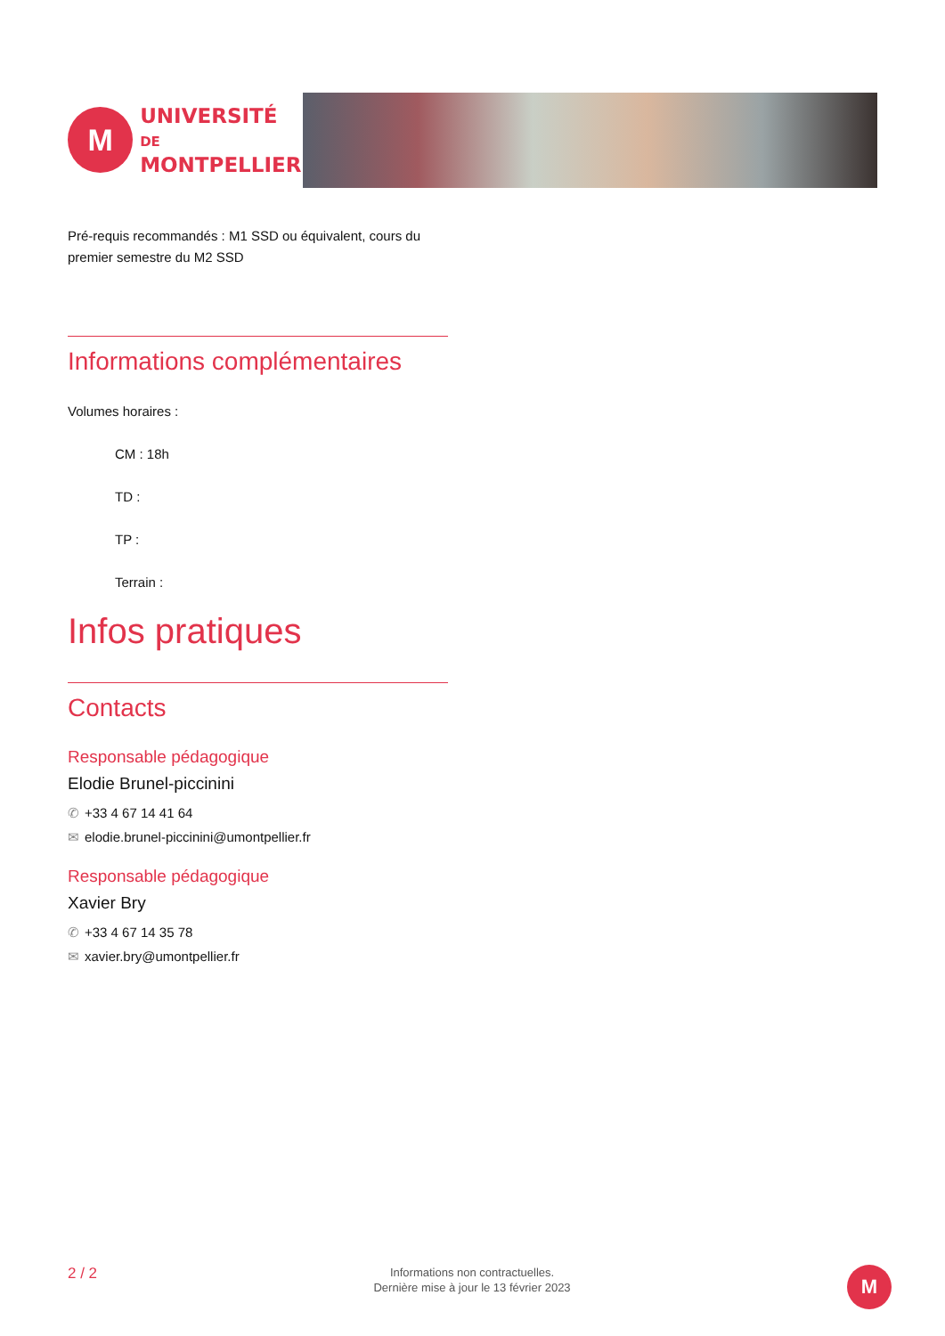M
UNIVERSITÉ DE
MONTPELLIER
Pré-requis recommandés : M1 SSD ou équivalent, cours du premier semestre du M2 SSD
Informations complémentaires
Volumes horaires :
CM : 18h
TD :
TP :
Terrain :
Infos pratiques
Contacts
Responsable pédagogique
Elodie Brunel-piccinini
✆ +33 4 67 14 41 64
✉ elodie.brunel-piccinini@umontpellier.fr
Responsable pédagogique
Xavier Bry
✆ +33 4 67 14 35 78
✉ xavier.bry@umontpellier.fr
2 / 2
Informations non contractuelles.
Dernière mise à jour le 13 février 2023
M